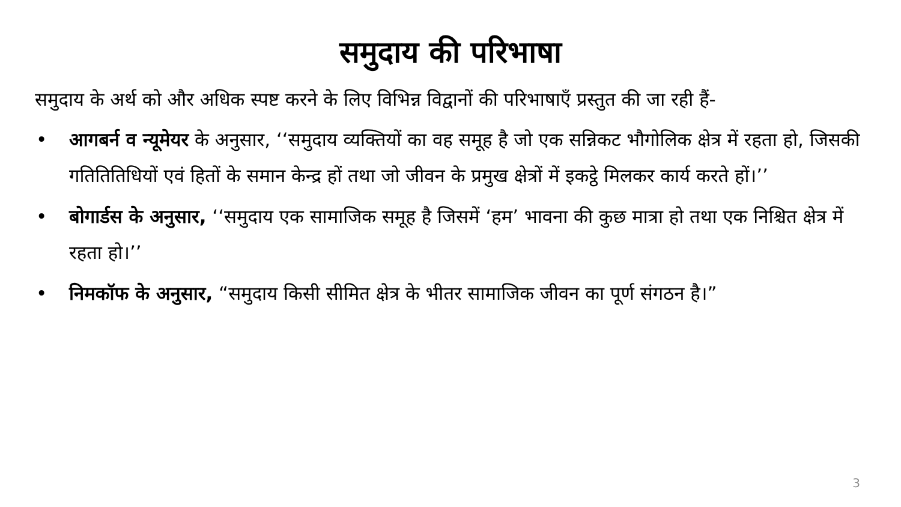समुदाय की परिभाषा
समुदाय के अर्थ को और अधिक स्पष्ट करने के लिए विभिन्न विद्वानों की परिभाषाएँ प्रस्तुत की जा रही हैं-
• आगबर्न व न्यूमेयर के अनुसार, ‘‘समुदाय व्यक्तियों का वह समूह है जो एक सन्निकट भौगोलिक क्षेत्र में रहता हो, जिसकी गतितितिधियों एवं हितों के समान केन्द्र हों तथा जो जीवन के प्रमुख क्षेत्रों में इकट्ठे मिलकर कार्य करते हों।’’
• बोगार्डस के अनुसार, ‘‘समुदाय एक सामाजिक समूह है जिसमें ‘हम’ भावना की कुछ मात्रा हो तथा एक निश्चित क्षेत्र में रहता हो।’’
• निमकॉफ के अनुसार, “समुदाय किसी सीमित क्षेत्र के भीतर सामाजिक जीवन का पूर्ण संगठन है।”
3